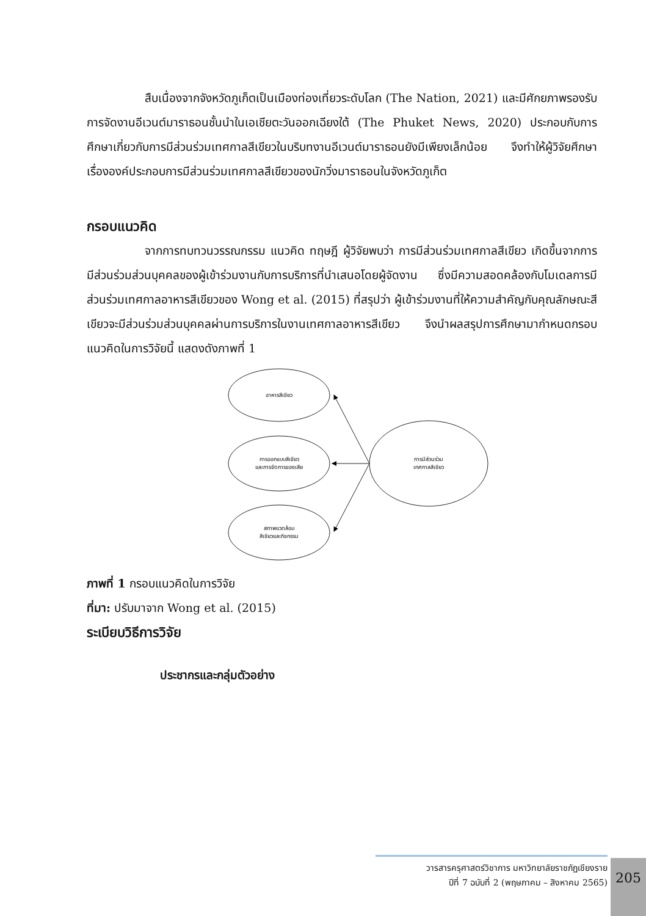สืบเนื่องจากจังหวัดภูเก็ตเป็นเมืองท่องเที่ยวระดับโลก (The Nation, 2021) และมีศักยภาพรองรับการจัดงานอีเวนต์มาราธอนชั้นนำในเอเชียตะวันออกเฉียงใต้ (The Phuket News, 2020) ประกอบกับการศึกษาเกี่ยวกับการมีส่วนร่วมเทศกาลสีเขียวในบริบทงานอีเวนต์มาราธอนยังมีเพียงเล็กน้อย จึงทำให้ผู้วิจัยศึกษาเรื่ององค์ประกอบการมีส่วนร่วมเทศกาลสีเขียวของนักวิ่งมาราธอนในจังหวัดภูเก็ต
กรอบแนวคิด
จากการทบทวนวรรณกรรม แนวคิด ทฤษฎี ผู้วิจัยพบว่า การมีส่วนร่วมเทศกาลสีเขียว เกิดขึ้นจากการมีส่วนร่วมส่วนบุคคลของผู้เข้าร่วมงานกับการบริการที่นำเสนอโดยผู้จัดงาน ซึ่งมีความสอดคล้องกับโมเดลการมีส่วนร่วมเทศกาลอาหารสีเขียวของ Wong et al. (2015) ที่สรุปว่า ผู้เข้าร่วมงานที่ให้ความสำคัญกับคุณลักษณะสีเขียวจะมีส่วนร่วมส่วนบุคคลผ่านการบริการในงานเทศกาลอาหารสีเขียว จึงนำผลสรุปการศึกษามากำหนดกรอบแนวคิดในการวิจัยนี้ แสดงดังภาพที่ 1
อาหารสีเขียว
การออกแบบสีเขียว
และการจัดการของเสีย
สภาพแวดล้อม
สีเขียวและกิจกรรม
การมีส่วนร่วม
เทศกาลสีเขียว
ภาพที่ 1 กรอบแนวคิดในการวิจัย
ที่มา: ปรับมาจาก Wong et al. (2015)
ระเบียบวิธีการวิจัย
ประชากรและกลุ่มตัวอย่าง
วารสารครุศาสตร์วิชาการ มหาวิทยาลัยราชภัฏเชียงราย
ปีที่ 7 ฉบับที่ 2 (พฤษภาคม – สิงหาคม 2565)
205